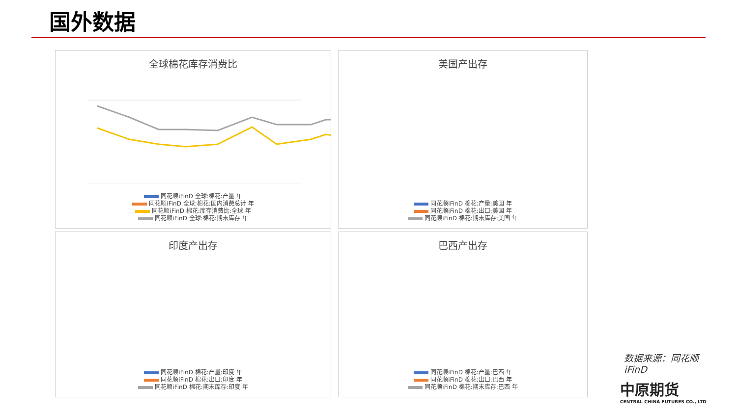国外数据
全球棉花库存消费比
同花顺iFinD 全球:棉花:产量 年
同花顺iFinD 全球:棉花:国内消费总计 年
同花顺iFinD 棉花:库存消费比:全球 年
同花顺iFinD 全球:棉花:期末库存 年
美国产出存
同花顺iFinD 棉花:产量:美国 年
同花顺iFinD 棉花:出口:美国 年
同花顺iFinD 棉花:期末库存:美国 年
印度产出存
同花顺iFinD 棉花:产量:印度 年
同花顺iFinD 棉花:出口:印度 年
同花顺iFinD 棉花:期末库存:印度 年
巴西产出存
同花顺iFinD 棉花:产量:巴西 年
同花顺iFinD 棉花:出口:巴西 年
同花顺iFinD 棉花:期末库存:巴西 年
数据来源：同花顺iFinD
中原期货
CENTRAL CHINA FUTURES CO., LTD